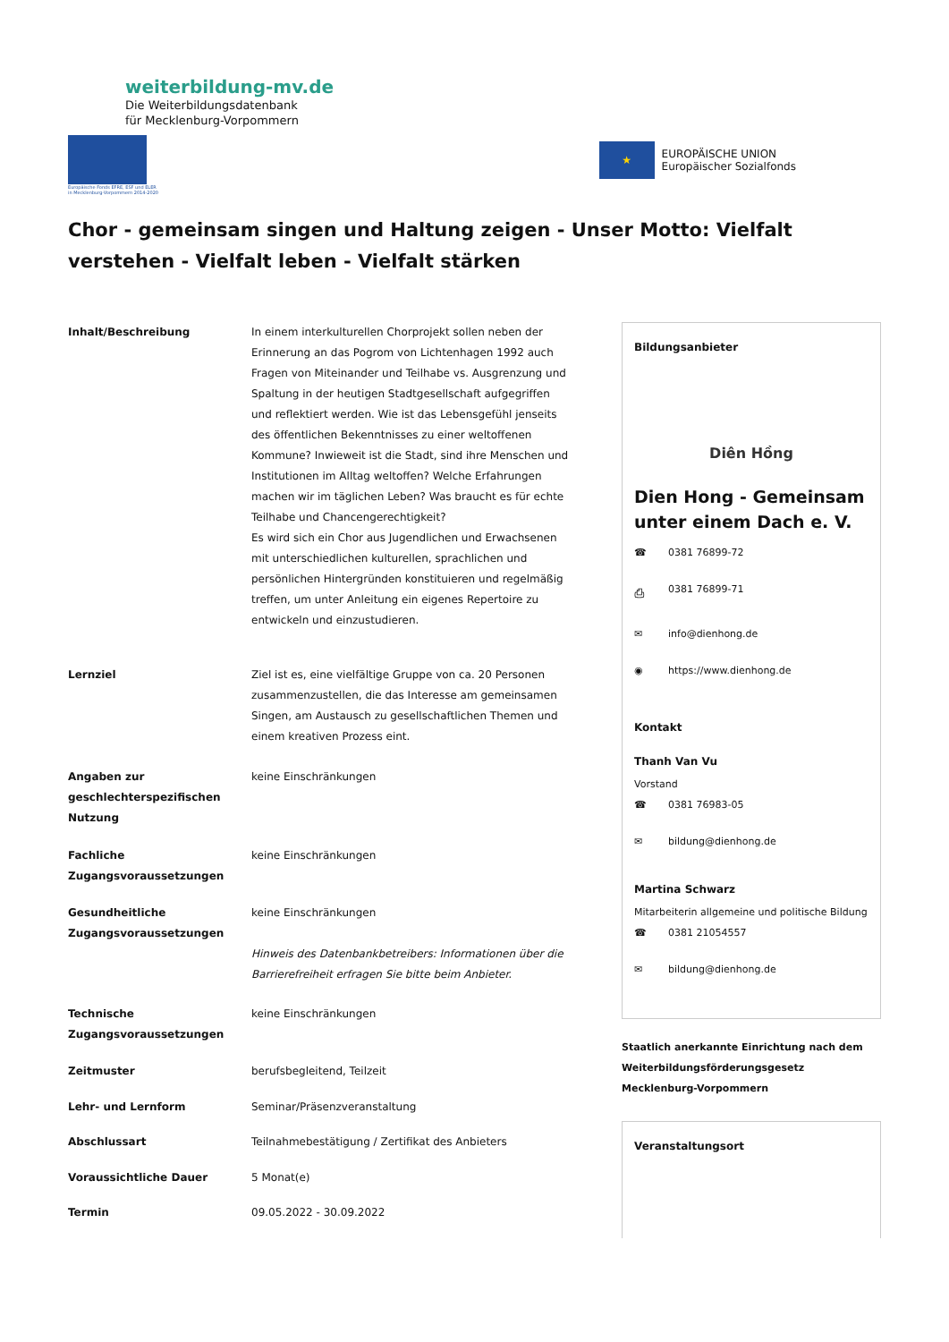weiterbildung-mv.de
Die Weiterbildungsdatenbank
für Mecklenburg-Vorpommern
Europäische Fonds EFRE, ESF und ELER
in Mecklenburg-Vorpommern 2014-2020
★
EUROPÄISCHE UNION
Europäischer Sozialfonds
Chor - gemeinsam singen und Haltung zeigen - Unser Motto: Vielfalt verstehen - Vielfalt leben - Vielfalt stärken
| Inhalt/Beschreibung | In einem interkulturellen Chorprojekt sollen neben der Erinnerung an das Pogrom von Lichtenhagen 1992 auch Fragen von Miteinander und Teilhabe vs. Ausgrenzung und Spaltung in der heutigen Stadtgesellschaft aufgegriffen und reflektiert werden. Wie ist das Lebensgefühl jenseits des öffentlichen Bekenntnisses zu einer weltoffenen Kommune? Inwieweit ist die Stadt, sind ihre Menschen und Institutionen im Alltag weltoffen? Welche Erfahrungen machen wir im täglichen Leben? Was braucht es für echte Teilhabe und Chancengerechtigkeit? Es wird sich ein Chor aus Jugendlichen und Erwachsenen mit unterschiedlichen kulturellen, sprachlichen und persönlichen Hintergründen konstituieren und regelmäßig treffen, um unter Anleitung ein eigenes Repertoire zu entwickeln und einzustudieren. |
| Lernziel | Ziel ist es, eine vielfältige Gruppe von ca. 20 Personen zusammenzustellen, die das Interesse am gemeinsamen Singen, am Austausch zu gesellschaftlichen Themen und einem kreativen Prozess eint. |
| Angaben zur geschlechterspezifischen Nutzung | keine Einschränkungen |
| Fachliche Zugangsvoraussetzungen | keine Einschränkungen |
| Gesundheitliche Zugangsvoraussetzungen | keine Einschränkungen Hinweis des Datenbankbetreibers: Informationen über die Barrierefreiheit erfragen Sie bitte beim Anbieter. |
| Technische Zugangsvoraussetzungen | keine Einschränkungen |
| Zeitmuster | berufsbegleitend, Teilzeit |
| Lehr- und Lernform | Seminar/Präsenzveranstaltung |
| Abschlussart | Teilnahmebestätigung / Zertifikat des Anbieters |
| Voraussichtliche Dauer | 5 Monat(e) |
| Termin | 09.05.2022 - 30.09.2022 |
Bildungsanbieter
Diên Hồng
Dien Hong - Gemeinsam unter einem Dach e. V.
☎ 0381 76899-72
⎙ 0381 76899-71
✉ info@dienhong.de
◉ https://www.dienhong.de
Kontakt
Thanh Van Vu
Vorstand
☎ 0381 76983-05
✉ bildung@dienhong.de
Martina Schwarz
Mitarbeiterin allgemeine und politische Bildung
☎ 0381 21054557
✉ bildung@dienhong.de
Staatlich anerkannte Einrichtung nach dem Weiterbildungsförderungsgesetz Mecklenburg-Vorpommern
Veranstaltungsort